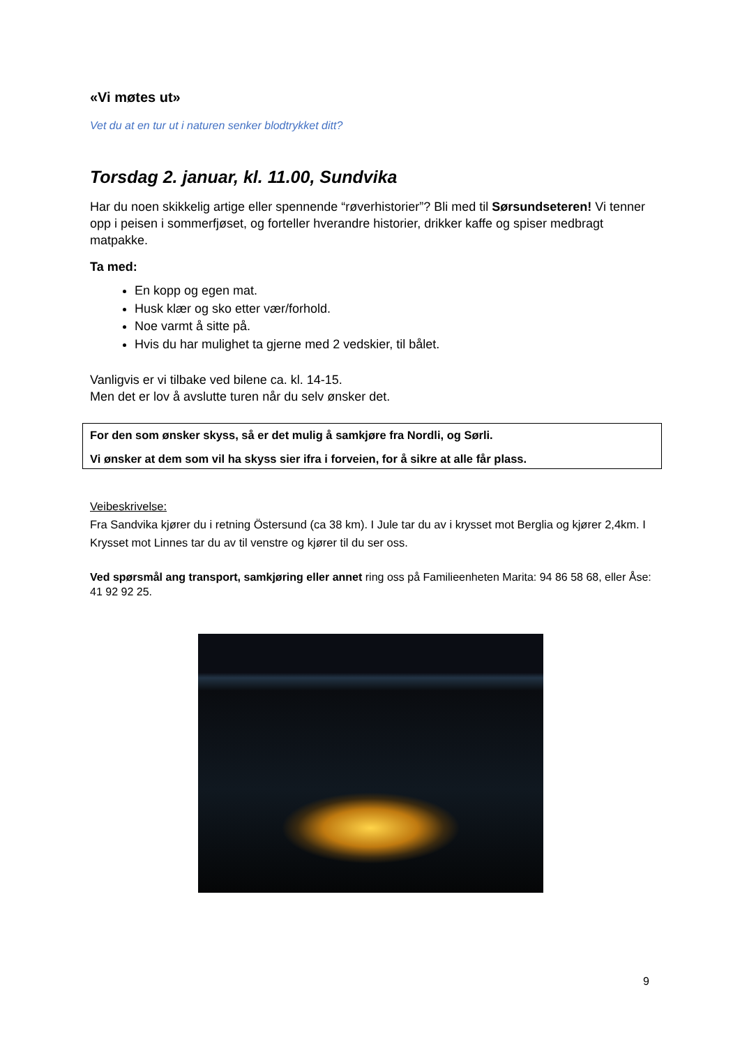«Vi møtes ut»
Vet du at en tur ut i naturen senker blodtrykket ditt?
Torsdag 2. januar, kl. 11.00, Sundvika
Har du noen skikkelig artige eller spennende “røverhistorier”? Bli med til Sørsundseteren! Vi tenner opp i peisen i sommerfjøset, og forteller hverandre historier, drikker kaffe og spiser medbragt matpakke.
Ta med:
En kopp og egen mat.
Husk klær og sko etter vær/forhold.
Noe varmt å sitte på.
Hvis du har mulighet ta gjerne med 2 vedskier, til bålet.
Vanligvis er vi tilbake ved bilene ca. kl. 14-15.
Men det er lov å avslutte turen når du selv ønsker det.
For den som ønsker skyss, så er det mulig å samkjøre fra Nordli, og Sørli.
Vi ønsker at dem som vil ha skyss sier ifra i forveien, for å sikre at alle får plass.
Veibeskrivelse:
Fra Sandvika kjører du i retning Östersund (ca 38 km). I Jule tar du av i krysset mot Berglia og kjører 2,4km. I Krysset mot Linnes tar du av til venstre og kjører til du ser oss.
Ved spørsmål ang transport, samkjøring eller annet ring oss på Familieenheten Marita: 94 86 58 68, eller Åse: 41 92 92 25.
9